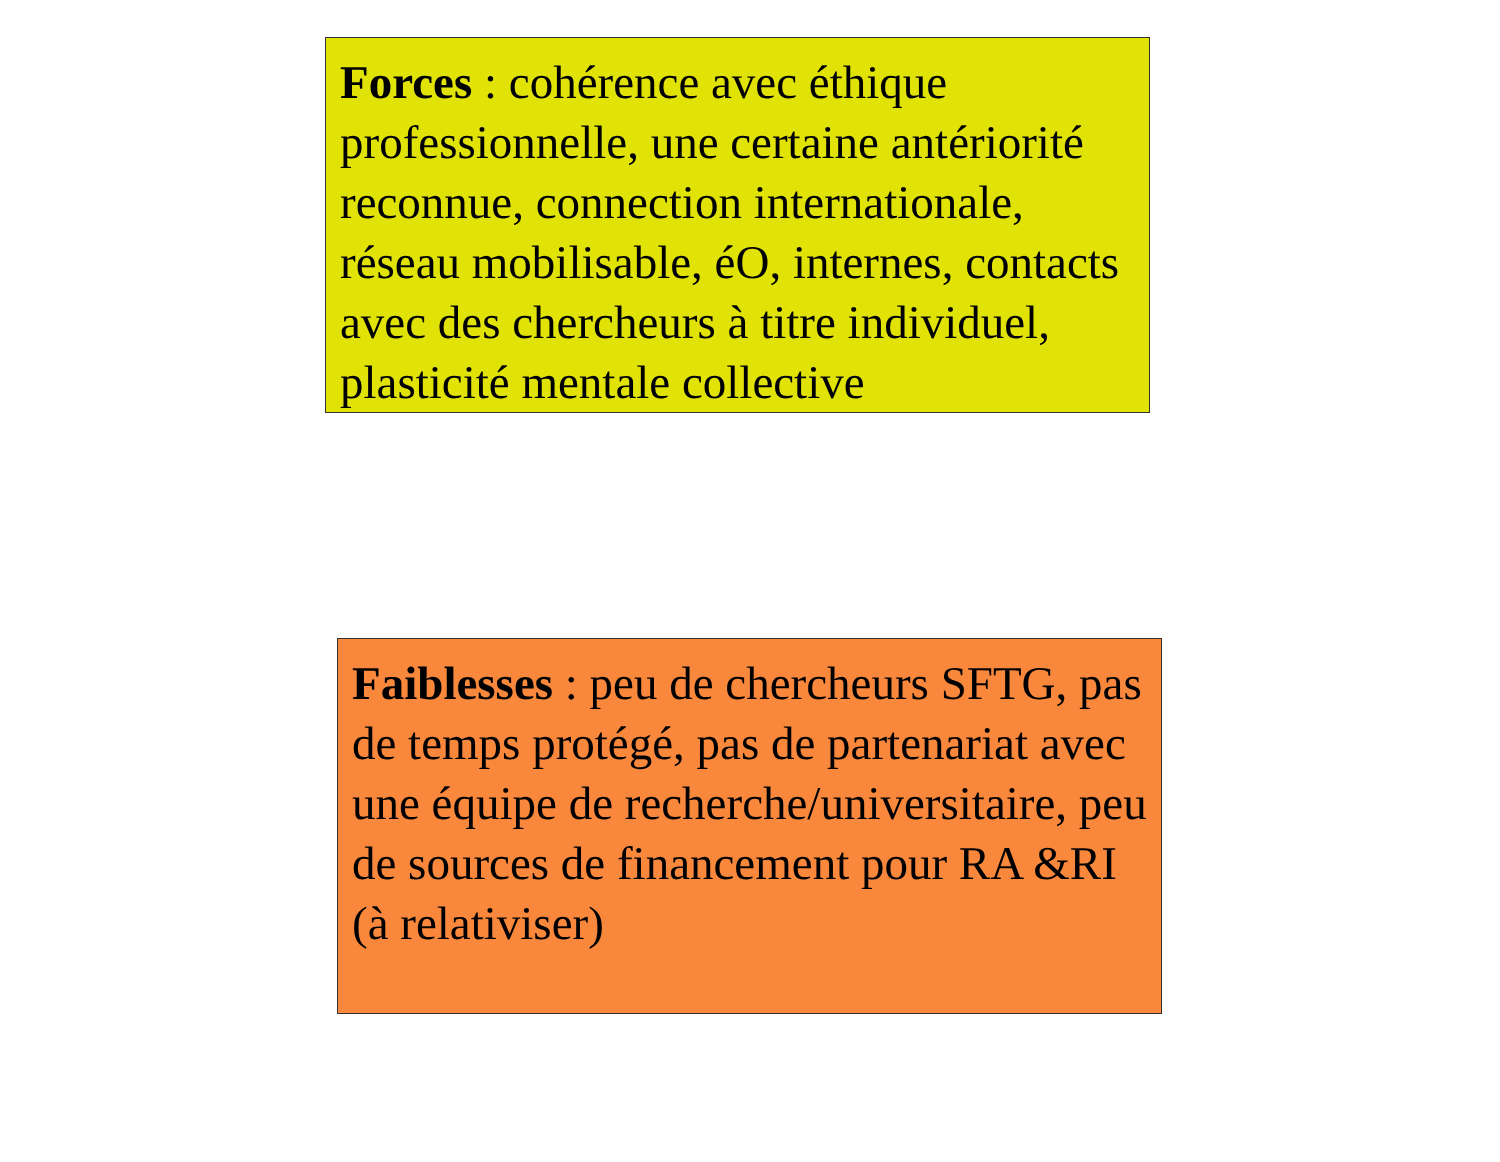Forces : cohérence avec éthique professionnelle, une certaine antériorité reconnue, connection internationale, réseau mobilisable, éO, internes, contacts avec des chercheurs à titre individuel, plasticité mentale collective
Faiblesses : peu de chercheurs SFTG, pas de temps protégé, pas de partenariat avec une équipe de recherche/universitaire, peu de sources de financement pour RA &RI (à relativiser)